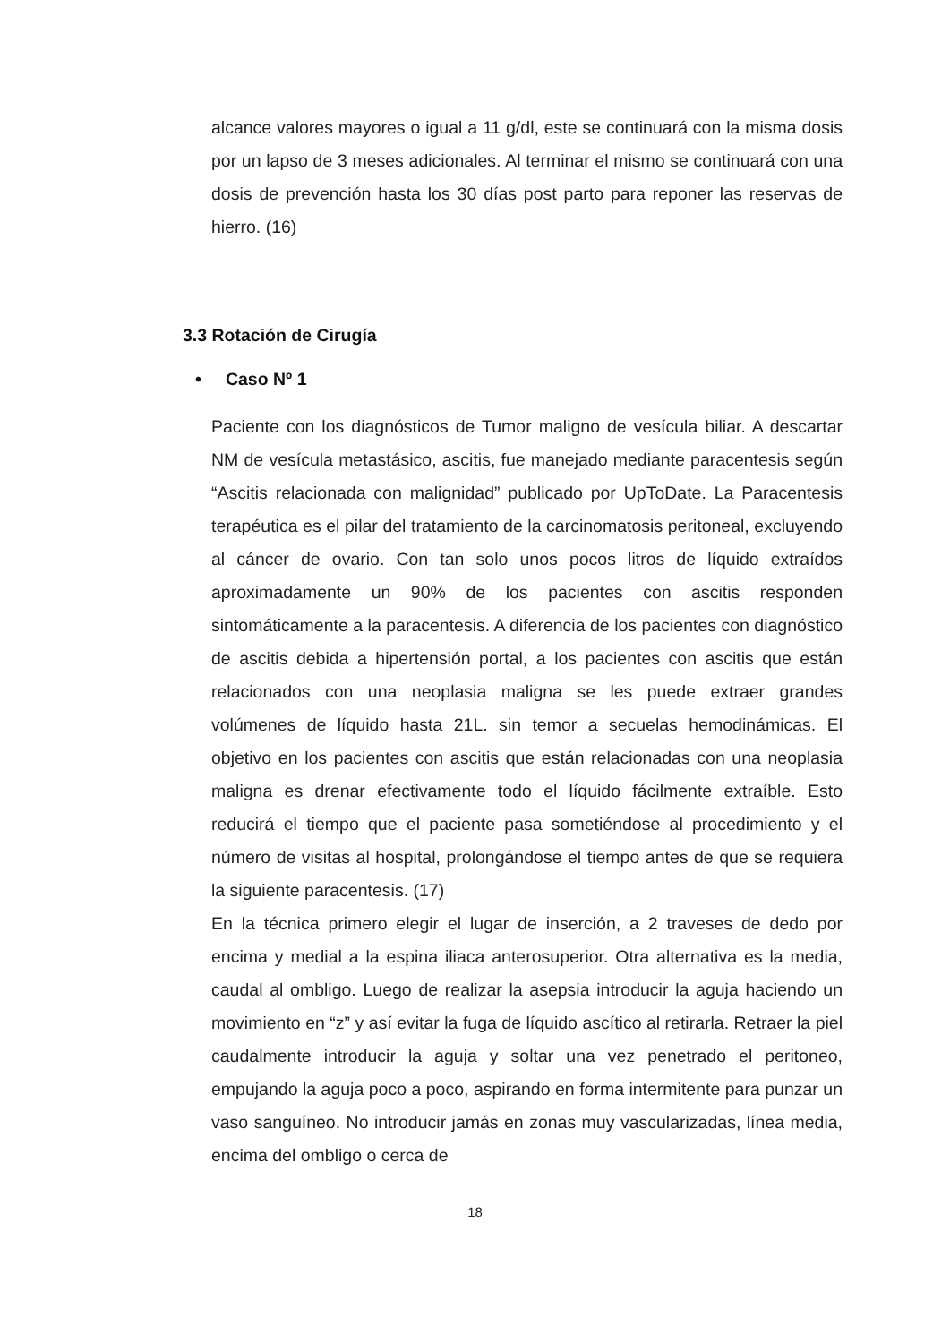alcance valores mayores o igual a 11 g/dl, este se continuará con la misma dosis por un lapso de 3 meses adicionales. Al terminar el mismo se continuará con una dosis de prevención hasta los 30 días post parto para reponer las reservas de hierro. (16)
3.3 Rotación de Cirugía
• Caso Nº 1
Paciente con los diagnósticos de Tumor maligno de vesícula biliar. A descartar NM de vesícula metastásico, ascitis, fue manejado mediante paracentesis según “Ascitis relacionada con malignidad” publicado por UpToDate. La Paracentesis terapéutica es el pilar del tratamiento de la carcinomatosis peritoneal, excluyendo al cáncer de ovario. Con tan solo unos pocos litros de líquido extraídos aproximadamente un 90% de los pacientes con ascitis responden sintomáticamente a la paracentesis. A diferencia de los pacientes con diagnóstico de ascitis debida a hipertensión portal, a los pacientes con ascitis que están relacionados con una neoplasia maligna se les puede extraer grandes volúmenes de líquido hasta 21L. sin temor a secuelas hemodinámicas. El objetivo en los pacientes con ascitis que están relacionadas con una neoplasia maligna es drenar efectivamente todo el líquido fácilmente extraíble. Esto reducirá el tiempo que el paciente pasa sometiéndose al procedimiento y el número de visitas al hospital, prolongándose el tiempo antes de que se requiera la siguiente paracentesis. (17)
En la técnica primero elegir el lugar de inserción, a 2 traveses de dedo por encima y medial a la espina iliaca anterosuperior. Otra alternativa es la media, caudal al ombligo. Luego de realizar la asepsia introducir la aguja haciendo un movimiento en “z” y así evitar la fuga de líquido ascítico al retirarla. Retraer la piel caudalmente introducir la aguja y soltar una vez penetrado el peritoneo, empujando la aguja poco a poco, aspirando en forma intermitente para punzar un vaso sanguíneo. No introducir jamás en zonas muy vascularizadas, línea media, encima del ombligo o cerca de
18